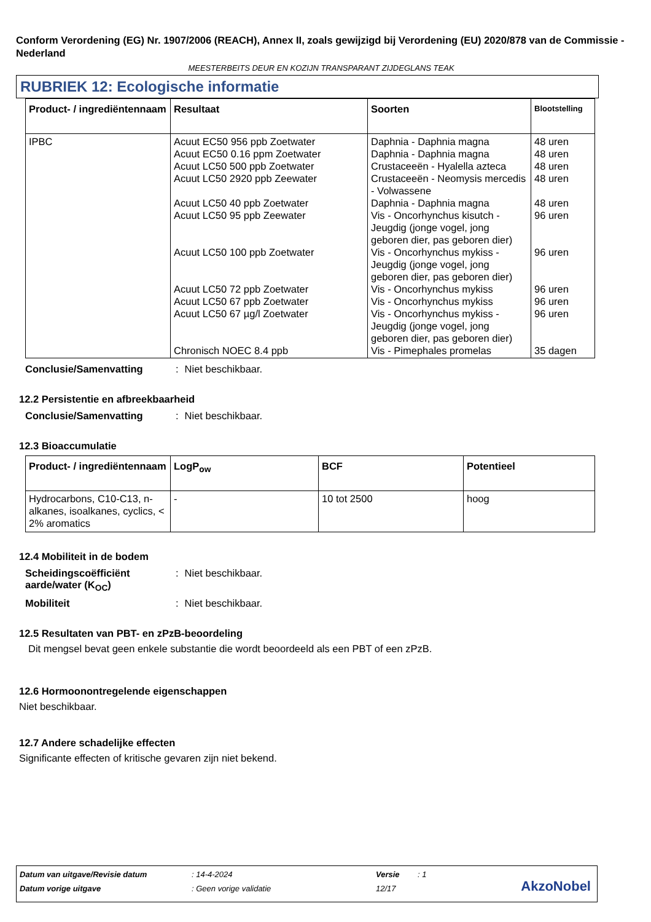Conform Verordening (EG) Nr. 1907/2006 (REACH), Annex II, zoals gewijzigd bij Verordening (EU) 2020/878 van de Commissie - Nederland
MEESTERBEITS DEUR EN KOZIJN TRANSPARANT ZIJDEGLANS TEAK
RUBRIEK 12: Ecologische informatie
| Product- / ingrediëntennaam | Resultaat | Soorten | Blootstelling |
| --- | --- | --- | --- |
| IPBC | Acuut EC50 956 ppb Zoetwater Acuut EC50 0.16 ppm Zoetwater Acuut LC50 500 ppb Zoetwater Acuut LC50 2920 ppb Zeewater Acuut LC50 40 ppb Zoetwater Acuut LC50 95 ppb Zeewater Acuut LC50 100 ppb Zoetwater Acuut LC50 72 ppb Zoetwater Acuut LC50 67 ppb Zoetwater Acuut LC50 67 µg/l Zoetwater Chronisch NOEC 8.4 ppb | Daphnia - Daphnia magna Daphnia - Daphnia magna Crustaceeën - Hyalella azteca Crustaceeën - Neomysis mercedis - Volwassene Daphnia - Daphnia magna Vis - Oncorhynchus kisutch - Jeugdig (jonge vogel, jong geboren dier, pas geboren dier) Vis - Oncorhynchus mykiss - Jeugdig (jonge vogel, jong geboren dier, pas geboren dier) Vis - Oncorhynchus mykiss Vis - Oncorhynchus mykiss Vis - Oncorhynchus mykiss - Jeugdig (jonge vogel, jong geboren dier, pas geboren dier) Vis - Pimephales promelas | 48 uren 48 uren 48 uren 48 uren 48 uren 96 uren 96 uren 96 uren 96 uren 96 uren 35 dagen |
Conclusie/Samenvatting: Niet beschikbaar.
12.2 Persistentie en afbreekbaarheid
Conclusie/Samenvatting: Niet beschikbaar.
12.3 Bioaccumulatie
| Product- / ingrediëntennaam | LogP<sub>ow</sub> | BCF | Potentieel |
| --- | --- | --- | --- |
| Hydrocarbons, C10-C13, n-alkanes, isoalkanes, cyclics, < 2% aromatics | - | 10 tot 2500 | hoog |
12.4 Mobiliteit in de bodem
Scheidingscoëfficiënt aarde/water (K<sub>OC</sub>): Niet beschikbaar.
Mobiliteit: Niet beschikbaar.
12.5 Resultaten van PBT- en zPzB-beoordeling
Dit mengsel bevat geen enkele substantie die wordt beoordeeld als een PBT of een zPzB.
12.6 Hormoonontregelende eigenschappen
Niet beschikbaar.
12.7 Andere schadelijke effecten
Significante effecten of kritische gevaren zijn niet bekend.
Datum van uitgave/Revisie datum: 14-4-2024 Versie: 1
Datum vorige uitgave: Geen vorige validatie 12/17
AkzoNobel